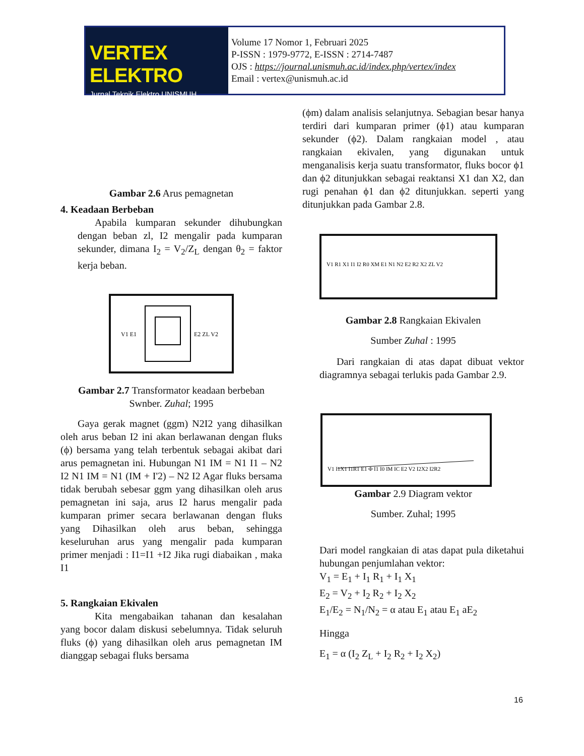VERTEX ELEKTRO
Jurnal Teknik Elektro UNISMUH
Volume 17 Nomor 1, Februari 2025
P-ISSN : 1979-9772, E-ISSN : 2714-7487
OJS : https://journal.unismuh.ac.id/index.php/vertex/index
Email : vertex@unismuh.ac.id
Gambar 2.6 Arus pemagnetan
4. Keadaan Berbeban
Apabila kumparan sekunder dihubungkan dengan beban zl, I2 mengalir pada kumparan sekunder, dimana I<sub>2</sub> = V<sub>2</sub>/Z<sub>L</sub> dengan θ<sub>2</sub> = faktor kerja beban.
V1 E1
E2 ZL V2
Gambar 2.7 Transformator keadaan berbeban
Swnber. Zuhal; 1995
Gaya gerak magnet (ggm) N2I2 yang dihasilkan oleh arus beban I2 ini akan berlawanan dengan fluks (ϕ) bersama yang telah terbentuk sebagai akibat dari arus pemagnetan ini. Hubungan N1 IM = N1 I1 – N2 I2 N1 IM = N1 (IM + I'2) – N2 I2 Agar fluks bersama tidak berubah sebesar ggm yang dihasilkan oleh arus pemagnetan ini saja, arus I2 harus mengalir pada kumparan primer secara berlawanan dengan fluks yang Dihasilkan oleh arus beban, sehingga keseluruhan arus yang mengalir pada kumparan primer menjadi : I1=I1 +I2 Jika rugi diabaikan , maka I1
5. Rangkaian Ekivalen
Kita mengabaikan tahanan dan kesalahan yang bocor dalam diskusi sebelumnya. Tidak seluruh fluks (ϕ) yang dihasilkan oleh arus pemagnetan IM dianggap sebagai fluks bersama
(ϕm) dalam analisis selanjutnya. Sebagian besar hanya terdiri dari kumparan primer (ϕ1) atau kumparan sekunder (ϕ2). Dalam rangkaian model , atau rangkaian ekivalen, yang digunakan untuk menganalisis kerja suatu transformator, fluks bocor ϕ1 dan ϕ2 ditunjukkan sebagai reaktansi X1 dan X2, dan rugi penahan ϕ1 dan ϕ2 ditunjukkan. seperti yang ditunjukkan pada Gambar 2.8.
V1 R1 X1 I1 I2 R0 XM E1 N1 N2 E2 R2 X2 ZL V2
Gambar 2.8 Rangkaian Ekivalen
Sumber Zuhal : 1995
Dari rangkaian di atas dapat dibuat vektor diagramnya sebagai terlukis pada Gambar 2.9.
V1 I1X1 I1R1 E1 Φ I1 I0 IM IC E2 V2 I2X2 I2R2
Gambar 2.9 Diagram vektor
Sumber. Zuhal; 1995
Dari model rangkaian di atas dapat pula diketahui hubungan penjumlahan vektor:
V<sub>1</sub> = E<sub>1</sub> + I<sub>1</sub> R<sub>1</sub> + I<sub>1</sub> X<sub>1</sub>
E<sub>2</sub> = V<sub>2</sub> + I<sub>2</sub> R<sub>2</sub> + I<sub>2</sub> X<sub>2</sub>
E<sub>1</sub>/E<sub>2</sub> = N<sub>1</sub>/N<sub>2</sub> = α atau E<sub>1</sub> atau E<sub>1</sub> aE<sub>2</sub>
Hingga
E<sub>1</sub> = α (I<sub>2</sub> Z<sub>L</sub> + I<sub>2</sub> R<sub>2</sub> + I<sub>2</sub> X<sub>2</sub>)
16